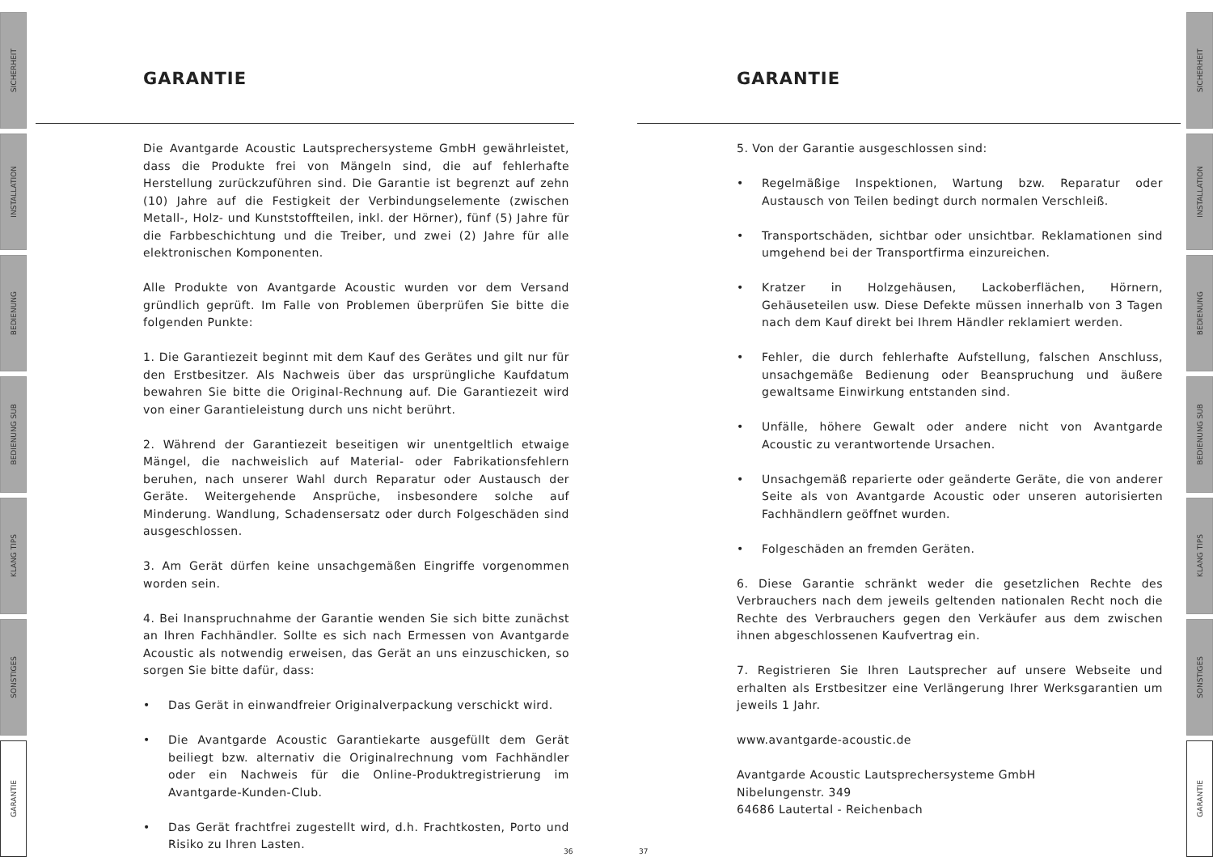SICHERHEIT
INSTALLATION
BEDIENUNG
BEDIENUNG SUB
KLANG TIPS
SONSTIGES
GARANTIE
SICHERHEIT
INSTALLATION
BEDIENUNG
BEDIENUNG SUB
KLANG TIPS
SONSTIGES
GARANTIE
GARANTIE
Die Avantgarde Acoustic Lautsprechersysteme GmbH gewährleistet, dass die Produkte frei von Mängeln sind, die auf fehlerhafte Herstellung zurückzuführen sind. Die Garantie ist begrenzt auf zehn (10) Jahre auf die Festigkeit der Verbindungselemente (zwischen Metall-, Holz- und Kunststoffteilen, inkl. der Hörner), fünf (5) Jahre für die Farbbeschichtung und die Treiber, und zwei (2) Jahre für alle elektronischen Komponenten.
Alle Produkte von Avantgarde Acoustic wurden vor dem Versand gründlich geprüft. Im Falle von Problemen überprüfen Sie bitte die folgenden Punkte:
1. Die Garantiezeit beginnt mit dem Kauf des Gerätes und gilt nur für den Erstbesitzer. Als Nachweis über das ursprüngliche Kaufdatum bewahren Sie bitte die Original-Rechnung auf. Die Garantiezeit wird von einer Garantieleistung durch uns nicht berührt.
2. Während der Garantiezeit beseitigen wir unentgeltlich etwaige Mängel, die nachweislich auf Material- oder Fabrikationsfehlern beruhen, nach unserer Wahl durch Reparatur oder Austausch der Geräte. Weitergehende Ansprüche, insbesondere solche auf Minderung. Wandlung, Schadensersatz oder durch Folgeschäden sind ausgeschlossen.
3. Am Gerät dürfen keine unsachgemäßen Eingriffe vorgenommen worden sein.
4. Bei Inanspruchnahme der Garantie wenden Sie sich bitte zunächst an Ihren Fachhändler. Sollte es sich nach Ermessen von Avantgarde Acoustic als notwendig erweisen, das Gerät an uns einzuschicken, so sorgen Sie bitte dafür, dass:
• Das Gerät in einwandfreier Originalverpackung verschickt wird.
• Die Avantgarde Acoustic Garantiekarte ausgefüllt dem Gerät beiliegt bzw. alternativ die Originalrechnung vom Fachhändler oder ein Nachweis für die Online-Produktregistrierung im Avantgarde-Kunden-Club.
• Das Gerät frachtfrei zugestellt wird, d.h. Frachtkosten, Porto und Risiko zu Ihren Lasten.
GARANTIE
5. Von der Garantie ausgeschlossen sind:
• Regelmäßige Inspektionen, Wartung bzw. Reparatur oder Austausch von Teilen bedingt durch normalen Verschleiß.
• Transportschäden, sichtbar oder unsichtbar. Reklamationen sind umgehend bei der Transportfirma einzureichen.
• Kratzer in Holzgehäusen, Lackoberflächen, Hörnern, Gehäuseteilen usw. Diese Defekte müssen innerhalb von 3 Tagen nach dem Kauf direkt bei Ihrem Händler reklamiert werden.
• Fehler, die durch fehlerhafte Aufstellung, falschen Anschluss, unsachgemäße Bedienung oder Beanspruchung und äußere gewaltsame Einwirkung entstanden sind.
• Unfälle, höhere Gewalt oder andere nicht von Avantgarde Acoustic zu verantwortende Ursachen.
• Unsachgemäß reparierte oder geänderte Geräte, die von anderer Seite als von Avantgarde Acoustic oder unseren autorisierten Fachhändlern geöffnet wurden.
• Folgeschäden an fremden Geräten.
6. Diese Garantie schränkt weder die gesetzlichen Rechte des Verbrauchers nach dem jeweils geltenden nationalen Recht noch die Rechte des Verbrauchers gegen den Verkäufer aus dem zwischen ihnen abgeschlossenen Kaufvertrag ein.
7. Registrieren Sie Ihren Lautsprecher auf unsere Webseite und erhalten als Erstbesitzer eine Verlängerung Ihrer Werksgarantien um jeweils 1 Jahr.
www.avantgarde-acoustic.de
Avantgarde Acoustic Lautsprechersysteme GmbH
Nibelungenstr. 349
64686 Lautertal - Reichenbach
36 37